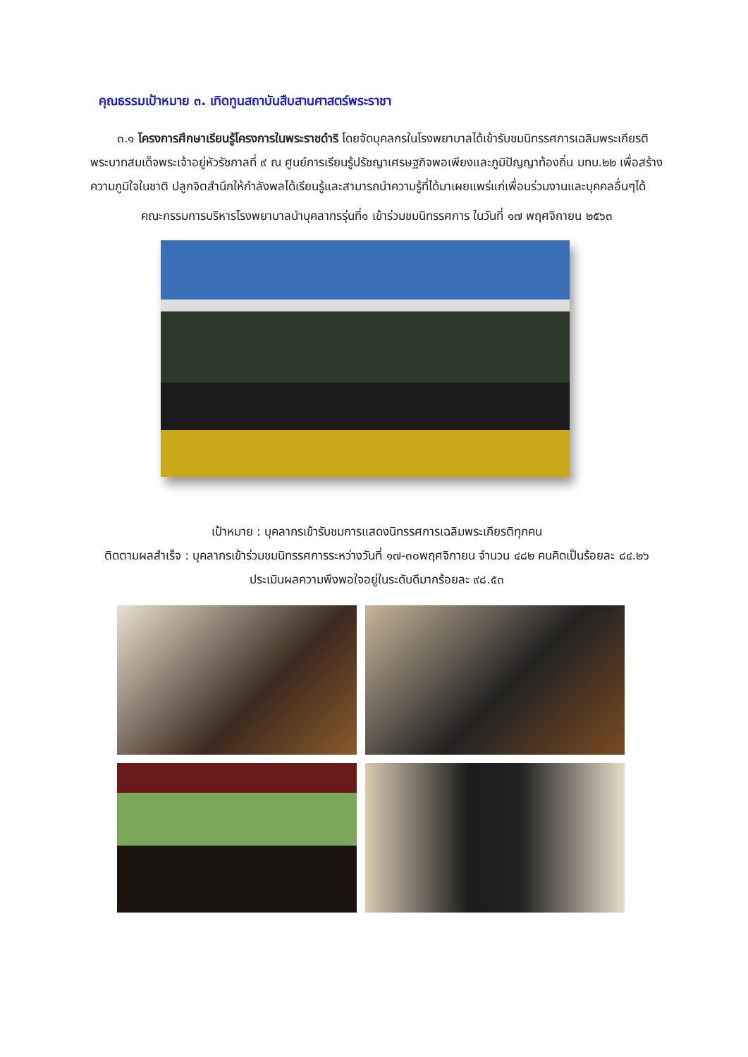คุณธรรมเป้าหมาย ๓. เทิดทูนสถาบันสืบสานศาสตร์พระราชา
๓.๑ โครงการศึกษาเรียนรู้โครงการในพระราชดำริ โดยจัดบุคลกรในโรงพยาบาลได้เข้ารับชมนิทรรศการเฉลิมพระเกียรติพระบาทสมเด็จพระเจ้าอยู่หัวรัชกาลที่ ๙ ณ ศูนย์การเรียนรู้ปรัชญาเศรษฐกิจพอเพียงและภูมิปัญญาท้องถิ่น มทบ.๒๒ เพื่อสร้างความภูมิใจในชาติ ปลูกจิตสำนึกให้กำลังพลได้เรียนรู้และสามารถนำความรู้ที่ได้มาเผยแพร่แก่เพื่อนร่วมงานและบุคคลอื่นๆได้
คณะกรรมการบริหารโรงพยาบาลนำบุคลากรรุ่นที่๑ เข้าร่วมชมนิทรรศการ ในวันที่ ๑๗ พฤศจิกายน ๒๕๖๓
เป้าหมาย : บุคลากรเข้ารับชมการแสดงนิทรรศการเฉลิมพระเกียรติทุกคน
ติดตามผลสำเร็จ : บุคลากรเข้าร่วมชมนิทรรศการระหว่างวันที่ ๑๗-๓๐พฤศจิกายน จำนวน ๔๘๒ คนคิดเป็นร้อยละ ๘๔.๒๖ ประเมินผลความพึงพอใจอยู่ในระดับดีมากร้อยละ ๙๘.๕๓